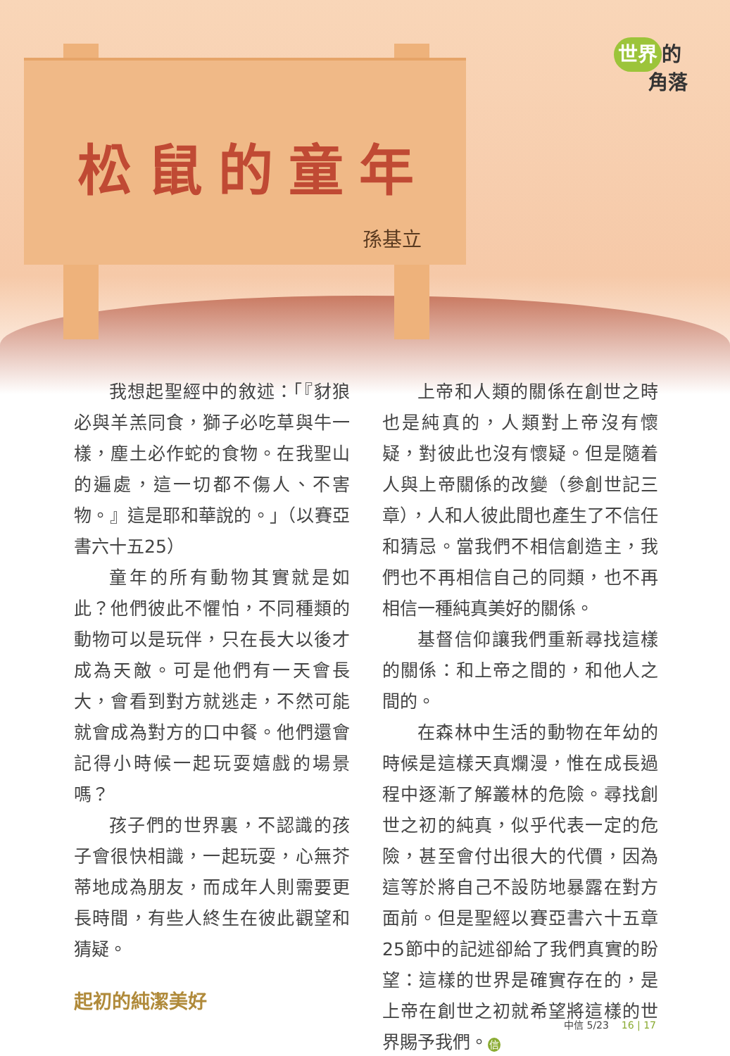世界 的
角落
松鼠的童年
孫基立
我想起聖經中的敘述：「『豺狼必與羊羔同食，獅子必吃草與牛一樣，塵土必作蛇的食物。在我聖山的遍處，這一切都不傷人、不害物。』這是耶和華說的。」（以賽亞書六十五25）
童年的所有動物其實就是如此？他們彼此不懼怕，不同種類的動物可以是玩伴，只在長大以後才成為天敵。可是他們有一天會長大，會看到對方就逃走，不然可能就會成為對方的口中餐。他們還會記得小時候一起玩耍嬉戲的場景嗎？
孩子們的世界裏，不認識的孩子會很快相識，一起玩耍，心無芥蒂地成為朋友，而成年人則需要更長時間，有些人終生在彼此觀望和猜疑。
起初的純潔美好
上帝和人類的關係在創世之時也是純真的，人類對上帝沒有懷疑，對彼此也沒有懷疑。但是隨着人與上帝關係的改變（參創世記三章），人和人彼此間也產生了不信任和猜忌。當我們不相信創造主，我們也不再相信自己的同類，也不再相信一種純真美好的關係。
基督信仰讓我們重新尋找這樣的關係：和上帝之間的，和他人之間的。
在森林中生活的動物在年幼的時候是這樣天真爛漫，惟在成長過程中逐漸了解叢林的危險。尋找創世之初的純真，似乎代表一定的危險，甚至會付出很大的代價，因為這等於將自己不設防地暴露在對方面前。但是聖經以賽亞書六十五章25節中的記述卻給了我們真實的盼望：這樣的世界是確實存在的，是上帝在創世之初就希望將這樣的世界賜予我們。信
中信 5/23 16 | 17